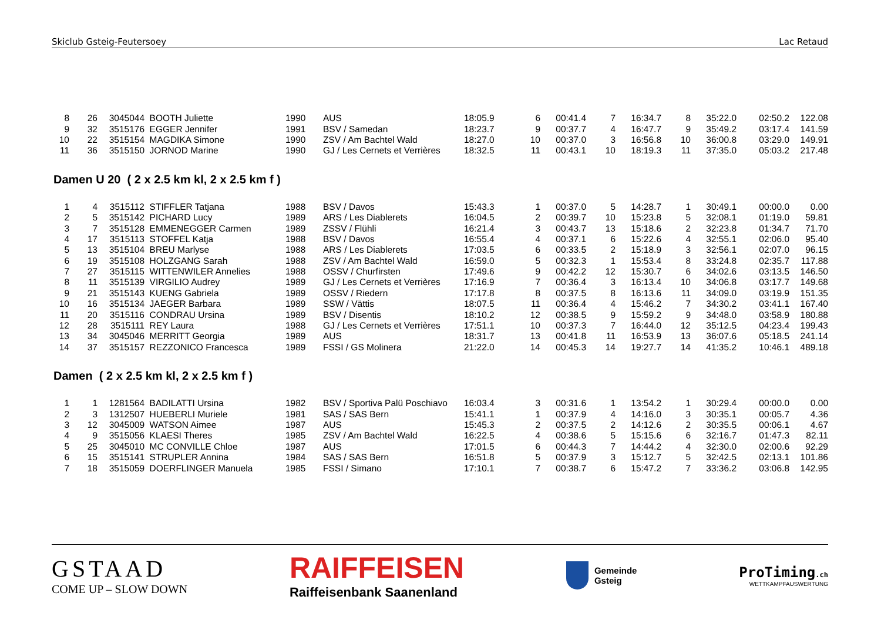Skiclub Gsteig-Feutersoey Lac Retaud
| 8 | 26 | 3045044 | BOOTH Juliette | 1990 | AUS | 18:05.9 | 6 | 00:41.4 | 7 | 16:34.7 | 8 | 35:22.0 | 02:50.2 | 122.08 |
| 9 | 32 | 3515176 | EGGER Jennifer | 1991 | BSV / Samedan | 18:23.7 | 9 | 00:37.7 | 4 | 16:47.7 | 9 | 35:49.2 | 03:17.4 | 141.59 |
| 10 | 22 | 3515154 | MAGDIKA Simone | 1990 | ZSV / Am Bachtel Wald | 18:27.0 | 10 | 00:37.0 | 3 | 16:56.8 | 10 | 36:00.8 | 03:29.0 | 149.91 |
| 11 | 36 | 3515150 | JORNOD Marine | 1990 | GJ / Les Cernets et Verrières | 18:32.5 | 11 | 00:43.1 | 10 | 18:19.3 | 11 | 37:35.0 | 05:03.2 | 217.48 |
Damen U 20 ( 2 x 2.5 km kl, 2 x 2.5 km f )
| 1 | 4 | 3515112 | STIFFLER Tatjana | 1988 | BSV / Davos | 15:43.3 | 1 | 00:37.0 | 5 | 14:28.7 | 1 | 30:49.1 | 00:00.0 | 0.00 |
| 2 | 5 | 3515142 | PICHARD Lucy | 1989 | ARS / Les Diablerets | 16:04.5 | 2 | 00:39.7 | 10 | 15:23.8 | 5 | 32:08.1 | 01:19.0 | 59.81 |
| 3 | 7 | 3515128 | EMMENEGGER Carmen | 1989 | ZSSV / Flühli | 16:21.4 | 3 | 00:43.7 | 13 | 15:18.6 | 2 | 32:23.8 | 01:34.7 | 71.70 |
| 4 | 17 | 3515113 | STOFFEL Katja | 1988 | BSV / Davos | 16:55.4 | 4 | 00:37.1 | 6 | 15:22.6 | 4 | 32:55.1 | 02:06.0 | 95.40 |
| 5 | 13 | 3515104 | BREU Marlyse | 1988 | ARS / Les Diablerets | 17:03.5 | 6 | 00:33.5 | 2 | 15:18.9 | 3 | 32:56.1 | 02:07.0 | 96.15 |
| 6 | 19 | 3515108 | HOLZGANG Sarah | 1988 | ZSV / Am Bachtel Wald | 16:59.0 | 5 | 00:32.3 | 1 | 15:53.4 | 8 | 33:24.8 | 02:35.7 | 117.88 |
| 7 | 27 | 3515115 | WITTENWILER Annelies | 1988 | OSSV / Churfirsten | 17:49.6 | 9 | 00:42.2 | 12 | 15:30.7 | 6 | 34:02.6 | 03:13.5 | 146.50 |
| 8 | 11 | 3515139 | VIRGILIO Audrey | 1989 | GJ / Les Cernets et Verrières | 17:16.9 | 7 | 00:36.4 | 3 | 16:13.4 | 10 | 34:06.8 | 03:17.7 | 149.68 |
| 9 | 21 | 3515143 | KUENG Gabriela | 1989 | OSSV / Riedern | 17:17.8 | 8 | 00:37.5 | 8 | 16:13.6 | 11 | 34:09.0 | 03:19.9 | 151.35 |
| 10 | 16 | 3515134 | JAEGER Barbara | 1989 | SSW / Vättis | 18:07.5 | 11 | 00:36.4 | 4 | 15:46.2 | 7 | 34:30.2 | 03:41.1 | 167.40 |
| 11 | 20 | 3515116 | CONDRAU Ursina | 1989 | BSV / Disentis | 18:10.2 | 12 | 00:38.5 | 9 | 15:59.2 | 9 | 34:48.0 | 03:58.9 | 180.88 |
| 12 | 28 | 3515111 | REY Laura | 1988 | GJ / Les Cernets et Verrières | 17:51.1 | 10 | 00:37.3 | 7 | 16:44.0 | 12 | 35:12.5 | 04:23.4 | 199.43 |
| 13 | 34 | 3045046 | MERRITT Georgia | 1989 | AUS | 18:31.7 | 13 | 00:41.8 | 11 | 16:53.9 | 13 | 36:07.6 | 05:18.5 | 241.14 |
| 14 | 37 | 3515157 | REZZONICO Francesca | 1989 | FSSI / GS Molinera | 21:22.0 | 14 | 00:45.3 | 14 | 19:27.7 | 14 | 41:35.2 | 10:46.1 | 489.18 |
Damen ( 2 x 2.5 km kl, 2 x 2.5 km f )
| 1 | 1 | 1281564 | BADILATTI Ursina | 1982 | BSV / Sportiva Palü Poschiavo | 16:03.4 | 3 | 00:31.6 | 1 | 13:54.2 | 1 | 30:29.4 | 00:00.0 | 0.00 |
| 2 | 3 | 1312507 | HUEBERLI Muriele | 1981 | SAS / SAS Bern | 15:41.1 | 1 | 00:37.9 | 4 | 14:16.0 | 3 | 30:35.1 | 00:05.7 | 4.36 |
| 3 | 12 | 3045009 | WATSON Aimee | 1987 | AUS | 15:45.3 | 2 | 00:37.5 | 2 | 14:12.6 | 2 | 30:35.5 | 00:06.1 | 4.67 |
| 4 | 9 | 3515056 | KLAESI Theres | 1985 | ZSV / Am Bachtel Wald | 16:22.5 | 4 | 00:38.6 | 5 | 15:15.6 | 6 | 32:16.7 | 01:47.3 | 82.11 |
| 5 | 25 | 3045010 | MC CONVILLE Chloe | 1987 | AUS | 17:01.5 | 6 | 00:44.3 | 7 | 14:44.2 | 4 | 32:30.0 | 02:00.6 | 92.29 |
| 6 | 15 | 3515141 | STRUPLER Annina | 1984 | SAS / SAS Bern | 16:51.8 | 5 | 00:37.9 | 3 | 15:12.7 | 5 | 32:42.5 | 02:13.1 | 101.86 |
| 7 | 18 | 3515059 | DOERFLINGER Manuela | 1985 | FSSI / Simano | 17:10.1 | 7 | 00:38.7 | 6 | 15:47.2 | 7 | 33:36.2 | 03:06.8 | 142.95 |
GSTAAD
COME UP – SLOW DOWN
RAIFFEISEN
Raiffeisenbank Saanenland
Gemeinde
Gsteig
ProTiming.ch
WETTKAMPFAUSWERTUNG